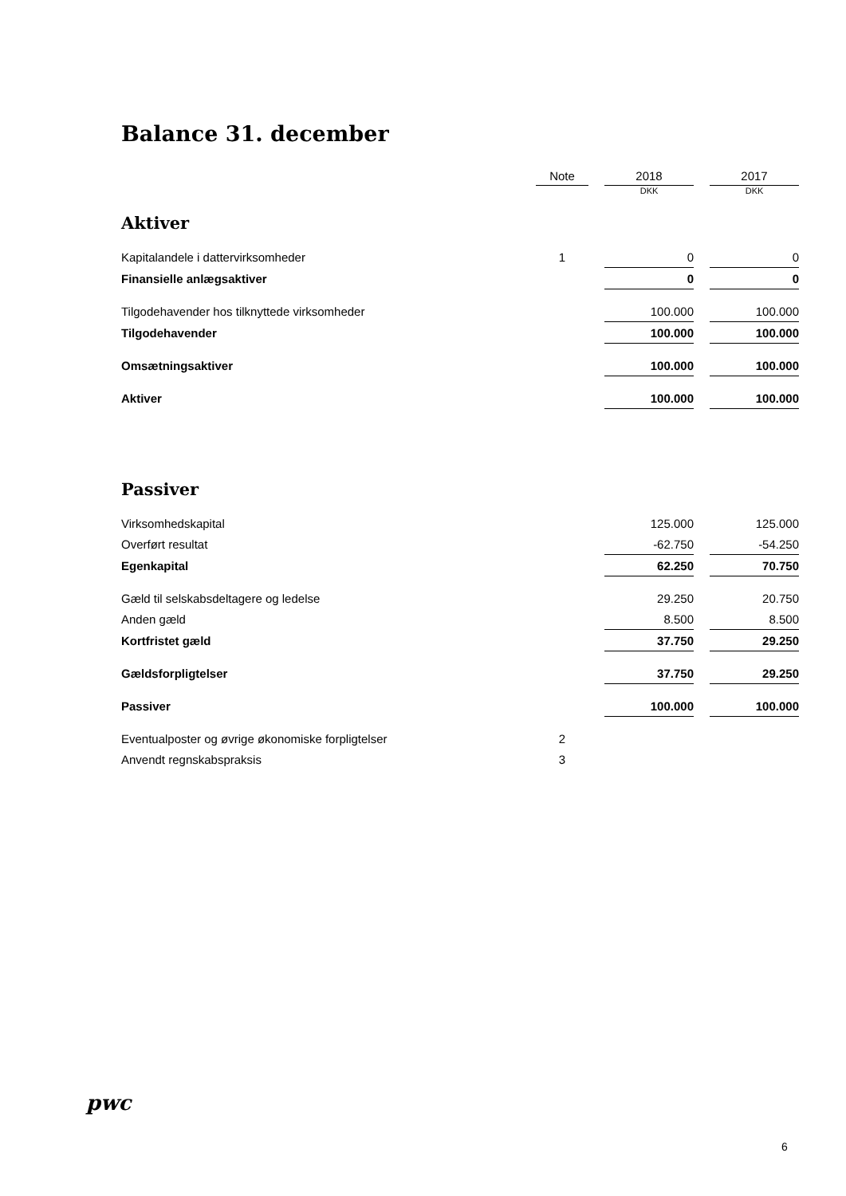Balance 31. december
| | Note | | 2018 | | 2017 |
| --- | --- | --- | --- | --- | --- |
| | | | DKK | | DKK |
| Aktiver | | | | | |
| Kapitalandele i dattervirksomheder | 1 | | 0 | | 0 |
| Finansielle anlægsaktiver | | | 0 | | 0 |
| Tilgodehavender hos tilknyttede virksomheder | | | 100.000 | | 100.000 |
| Tilgodehavender | | | 100.000 | | 100.000 |
| Omsætningsaktiver | | | 100.000 | | 100.000 |
| Aktiver | | | 100.000 | | 100.000 |
| Passiver | | | | | |
| Virksomhedskapital | | | 125.000 | | 125.000 |
| Overført resultat | | | -62.750 | | -54.250 |
| Egenkapital | | | 62.250 | | 70.750 |
| Gæld til selskabsdeltagere og ledelse | | | 29.250 | | 20.750 |
| Anden gæld | | | 8.500 | | 8.500 |
| Kortfristet gæld | | | 37.750 | | 29.250 |
| Gældsforpligtelser | | | 37.750 | | 29.250 |
| Passiver | | | 100.000 | | 100.000 |
| Eventualposter og øvrige økonomiske forpligtelser | 2 | | | | |
| Anvendt regnskabspraksis | 3 | | | | |
pwc
6